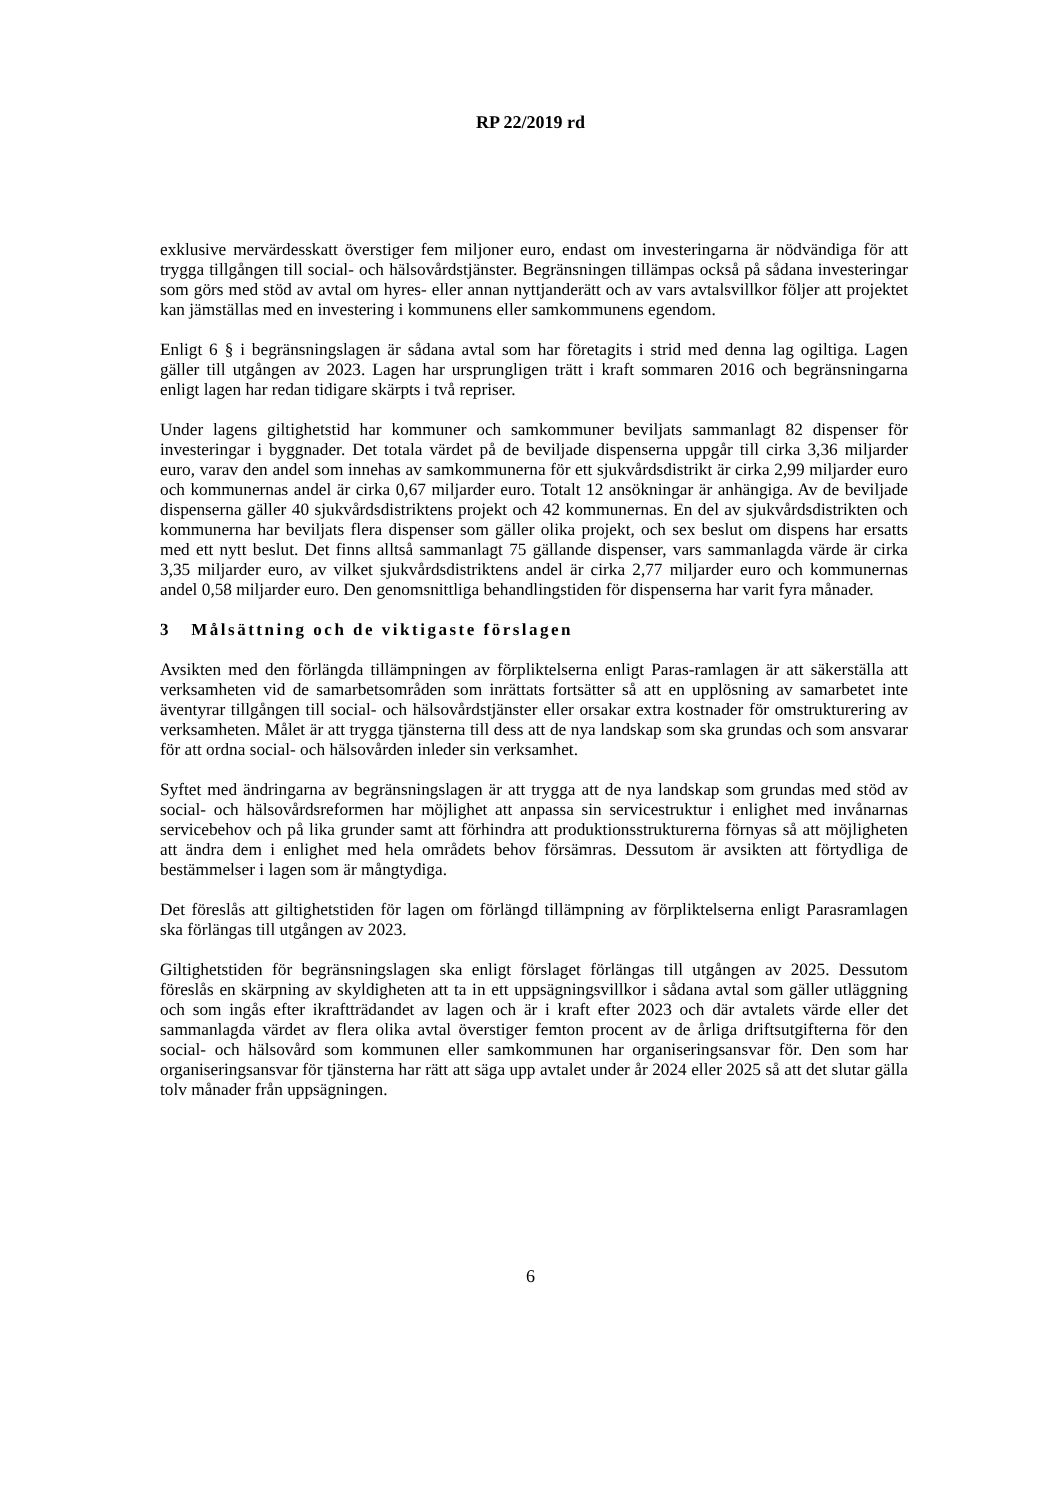RP 22/2019 rd
exklusive mervärdesskatt överstiger fem miljoner euro, endast om investeringarna är nödvändiga för att trygga tillgången till social- och hälsovårdstjänster. Begränsningen tillämpas också på sådana investeringar som görs med stöd av avtal om hyres- eller annan nyttjanderätt och av vars avtalsvillkor följer att projektet kan jämställas med en investering i kommunens eller samkommunens egendom.
Enligt 6 § i begränsningslagen är sådana avtal som har företagits i strid med denna lag ogiltiga. Lagen gäller till utgången av 2023. Lagen har ursprungligen trätt i kraft sommaren 2016 och begränsningarna enligt lagen har redan tidigare skärpts i två repriser.
Under lagens giltighetstid har kommuner och samkommuner beviljats sammanlagt 82 dispenser för investeringar i byggnader. Det totala värdet på de beviljade dispenserna uppgår till cirka 3,36 miljarder euro, varav den andel som innehas av samkommunerna för ett sjukvårdsdistrikt är cirka 2,99 miljarder euro och kommunernas andel är cirka 0,67 miljarder euro. Totalt 12 ansökningar är anhängiga. Av de beviljade dispenserna gäller 40 sjukvårdsdistriktens projekt och 42 kommunernas. En del av sjukvårdsdistrikten och kommunerna har beviljats flera dispenser som gäller olika projekt, och sex beslut om dispens har ersatts med ett nytt beslut. Det finns alltså sammanlagt 75 gällande dispenser, vars sammanlagda värde är cirka 3,35 miljarder euro, av vilket sjukvårdsdistriktens andel är cirka 2,77 miljarder euro och kommunernas andel 0,58 miljarder euro. Den genomsnittliga behandlingstiden för dispenserna har varit fyra månader.
3 Målsättning och de viktigaste förslagen
Avsikten med den förlängda tillämpningen av förpliktelserna enligt Paras-ramlagen är att säkerställa att verksamheten vid de samarbetsområden som inrättats fortsätter så att en upplösning av samarbetet inte äventyrar tillgången till social- och hälsovårdstjänster eller orsakar extra kostnader för omstrukturering av verksamheten. Målet är att trygga tjänsterna till dess att de nya landskap som ska grundas och som ansvarar för att ordna social- och hälsovården inleder sin verksamhet.
Syftet med ändringarna av begränsningslagen är att trygga att de nya landskap som grundas med stöd av social- och hälsovårdsreformen har möjlighet att anpassa sin servicestruktur i enlighet med invånarnas servicebehov och på lika grunder samt att förhindra att produktionsstrukturerna förnyas så att möjligheten att ändra dem i enlighet med hela områdets behov försämras. Dessutom är avsikten att förtydliga de bestämmelser i lagen som är mångtydiga.
Det föreslås att giltighetstiden för lagen om förlängd tillämpning av förpliktelserna enligt Parasramlagen ska förlängas till utgången av 2023.
Giltighetstiden för begränsningslagen ska enligt förslaget förlängas till utgången av 2025. Dessutom föreslås en skärpning av skyldigheten att ta in ett uppsägningsvillkor i sådana avtal som gäller utläggning och som ingås efter ikraftträdandet av lagen och är i kraft efter 2023 och där avtalets värde eller det sammanlagda värdet av flera olika avtal överstiger femton procent av de årliga driftsutgifterna för den social- och hälsovård som kommunen eller samkommunen har organiseringsansvar för. Den som har organiseringsansvar för tjänsterna har rätt att säga upp avtalet under år 2024 eller 2025 så att det slutar gälla tolv månader från uppsägningen.
6